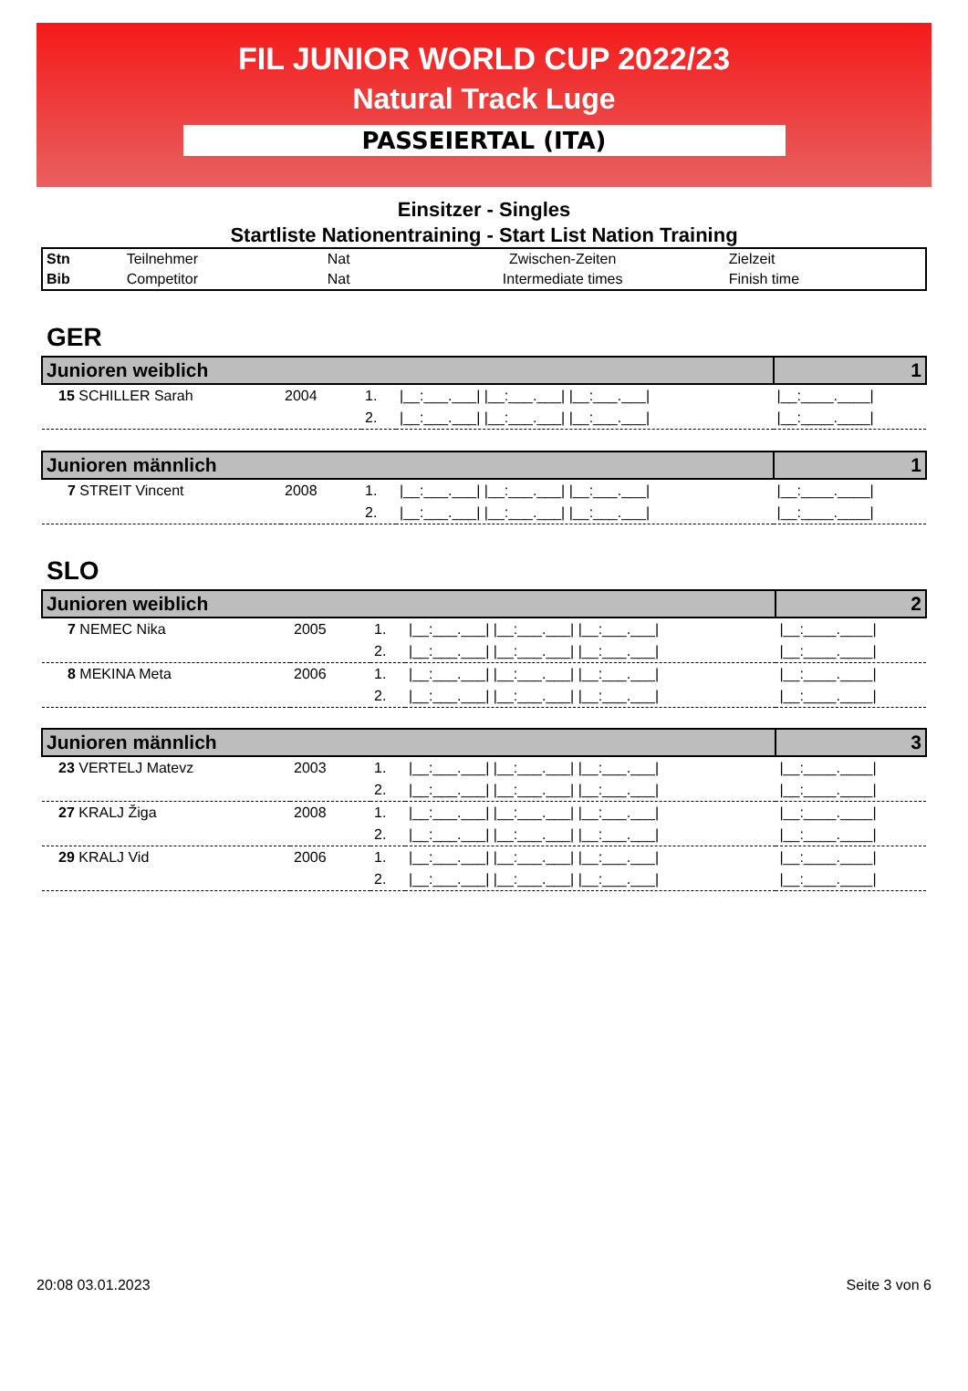FIL JUNIOR WORLD CUP 2022/23
Natural Track Luge
PASSEIERTAL (ITA)
Einsitzer - Singles
Startliste Nationentraining - Start List Nation Training
| Stn | Teilnehmer | Nat | Zwischen-Zeiten | Zielzeit |
| Bib | Competitor | Nat | Intermediate times | Finish time |
GER
| Junioren weiblich | | | | 1 |
| 15 SCHILLER Sarah | 2004 | 1. | /__:___.___/ /__:___.___/ /__:___.___/ | /__:____.____/ |
| | | 2. | /__:___.___/ /__:___.___/ /__:___.___/ | /__:____.____/ |
| Junioren männlich | | | | 1 |
| 7 STREIT Vincent | 2008 | 1. | /__:___.___/ /__:___.___/ /__:___.___/ | /__:____.____/ |
| | | 2. | /__:___.___/ /__:___.___/ /__:___.___/ | /__:____.____/ |
SLO
| Junioren weiblich | | | | 2 |
| 7 NEMEC Nika | 2005 | 1. | /__:___.___/ /__:___.___/ /__:___.___/ | /__:____.____/ |
| | | 2. | /__:___.___/ /__:___.___/ /__:___.___/ | /__:____.____/ |
| 8 MEKINA Meta | 2006 | 1. | /__:___.___/ /__:___.___/ /__:___.___/ | /__:____.____/ |
| | | 2. | /__:___.___/ /__:___.___/ /__:___.___/ | /__:____.____/ |
| Junioren männlich | | | | 3 |
| 23 VERTELJ Matevz | 2003 | 1. | /__:___.___/ /__:___.___/ /__:___.___/ | /__:____.____/ |
| | | 2. | /__:___.___/ /__:___.___/ /__:___.___/ | /__:____.____/ |
| 27 KRALJ Žiga | 2008 | 1. | /__:___.___/ /__:___.___/ /__:___.___/ | /__:____.____/ |
| | | 2. | /__:___.___/ /__:___.___/ /__:___.___/ | /__:____.____/ |
| 29 KRALJ Vid | 2006 | 1. | /__:___.___/ /__:___.___/ /__:___.___/ | /__:____.____/ |
| | | 2. | /__:___.___/ /__:___.___/ /__:___.___/ | /__:____.____/ |
20:08 03.01.2023 Seite 3 von 6